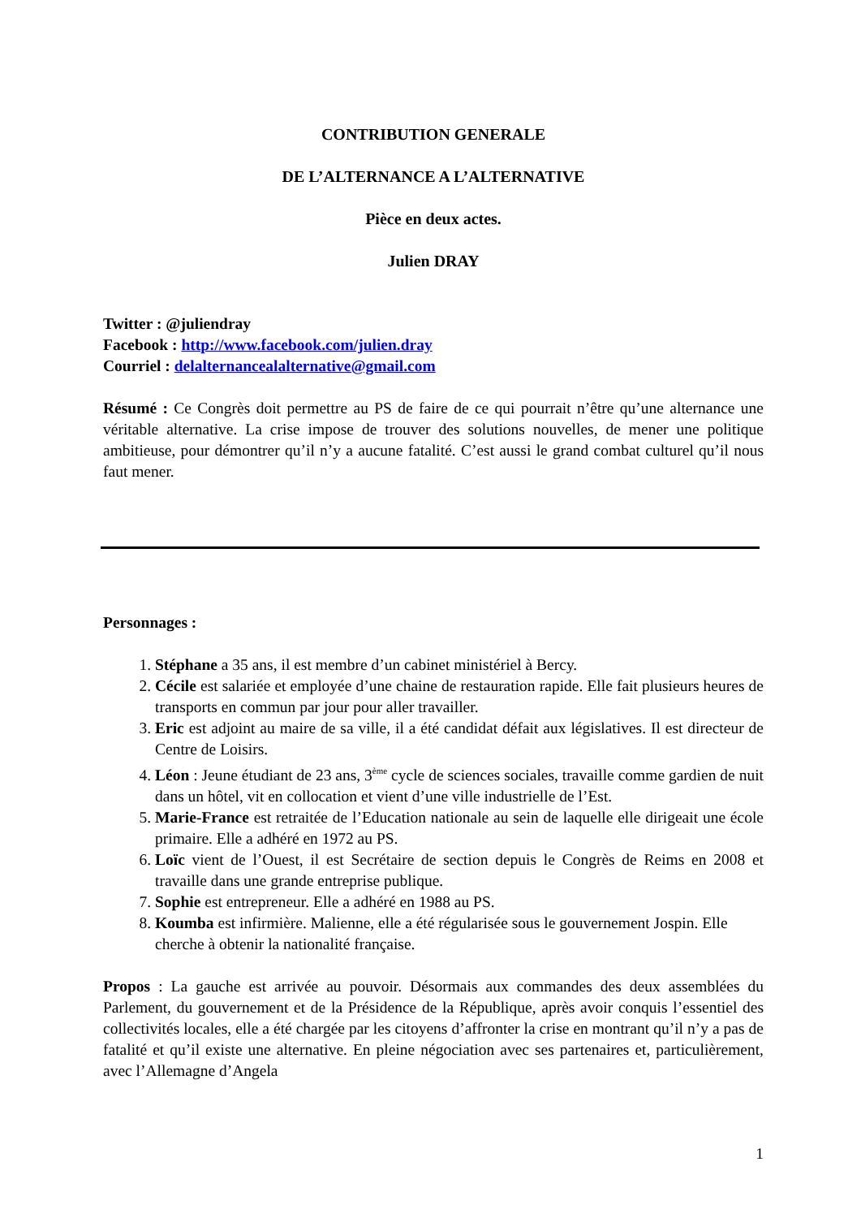CONTRIBUTION GENERALE
DE L’ALTERNANCE A L’ALTERNATIVE
Pièce en deux actes.
Julien DRAY
Twitter : @juliendray
Facebook : http://www.facebook.com/julien.dray
Courriel : delalternancealalternative@gmail.com
Résumé : Ce Congrès doit permettre au PS de faire de ce qui pourrait n’être qu’une alternance une véritable alternative. La crise impose de trouver des solutions nouvelles, de mener une politique ambitieuse, pour démontrer qu’il n’y a aucune fatalité. C’est aussi le grand combat culturel qu’il nous faut mener.
Personnages :
1. Stéphane a 35 ans, il est membre d’un cabinet ministériel à Bercy.
2. Cécile est salariée et employée d’une chaine de restauration rapide. Elle fait plusieurs heures de transports en commun par jour pour aller travailler.
3. Eric est adjoint au maire de sa ville, il a été candidat défait aux législatives. Il est directeur de Centre de Loisirs.
4. Léon : Jeune étudiant de 23 ans, 3<sup>ème</sup> cycle de sciences sociales, travaille comme gardien de nuit dans un hôtel, vit en collocation et vient d’une ville industrielle de l’Est.
5. Marie-France est retraitée de l’Education nationale au sein de laquelle elle dirigeait une école primaire. Elle a adhéré en 1972 au PS.
6. Loïc vient de l’Ouest, il est Secrétaire de section depuis le Congrès de Reims en 2008 et travaille dans une grande entreprise publique.
7. Sophie est entrepreneur. Elle a adhéré en 1988 au PS.
8. Koumba est infirmière. Malienne, elle a été régularisée sous le gouvernement Jospin. Elle cherche à obtenir la nationalité française.
Propos : La gauche est arrivée au pouvoir. Désormais aux commandes des deux assemblées du Parlement, du gouvernement et de la Présidence de la République, après avoir conquis l’essentiel des collectivités locales, elle a été chargée par les citoyens d’affronter la crise en montrant qu’il n’y a pas de fatalité et qu’il existe une alternative. En pleine négociation avec ses partenaires et, particulièrement, avec l’Allemagne d’Angela
1